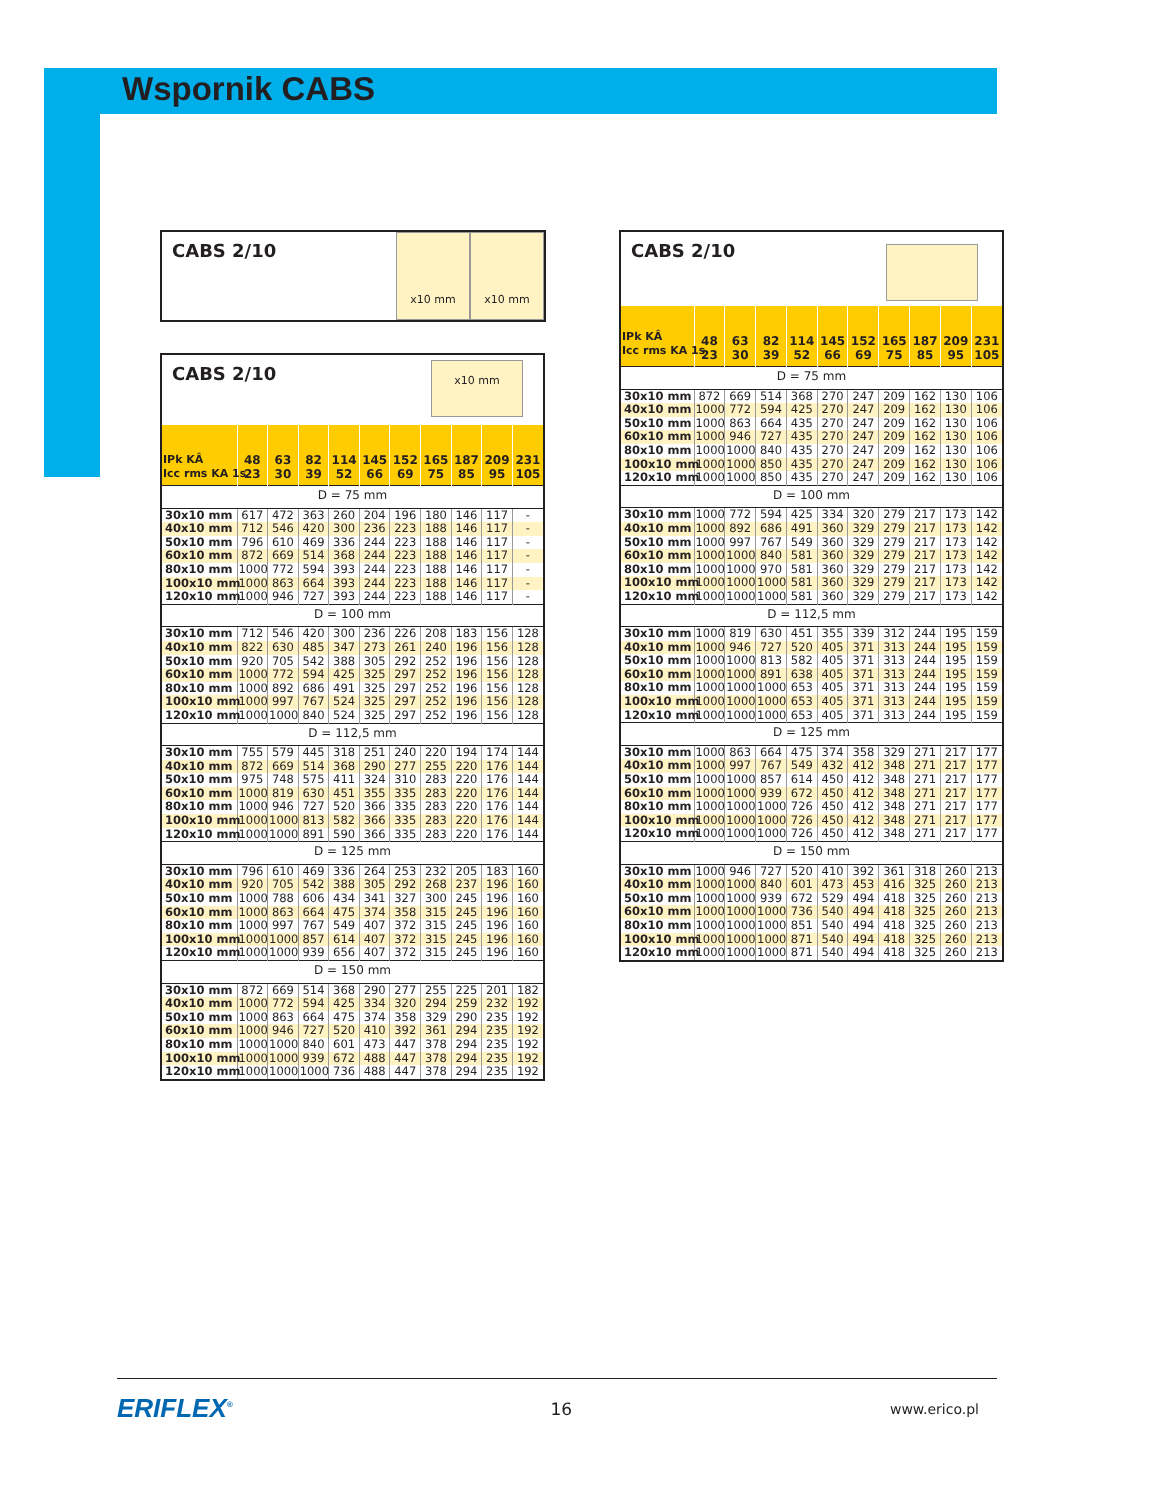Wspornik CABS
CABS 2/10
x10 mm x10 mm
CABS 2/10
x10 mm
| IPk KÂ Icc rms KA 1s | 48 23 | 63 30 | 82 39 | 114 52 | 145 66 | 152 69 | 165 75 | 187 85 | 209 95 | 231 105 |
| --- | --- | --- | --- | --- | --- | --- | --- | --- | --- | --- |
| D = 75 mm | | | | | | | | | | |
| 30x10 mm | 617 | 472 | 363 | 260 | 204 | 196 | 180 | 146 | 117 | - |
| 40x10 mm | 712 | 546 | 420 | 300 | 236 | 223 | 188 | 146 | 117 | - |
| 50x10 mm | 796 | 610 | 469 | 336 | 244 | 223 | 188 | 146 | 117 | - |
| 60x10 mm | 872 | 669 | 514 | 368 | 244 | 223 | 188 | 146 | 117 | - |
| 80x10 mm | 1000 | 772 | 594 | 393 | 244 | 223 | 188 | 146 | 117 | - |
| 100x10 mm | 1000 | 863 | 664 | 393 | 244 | 223 | 188 | 146 | 117 | - |
| 120x10 mm | 1000 | 946 | 727 | 393 | 244 | 223 | 188 | 146 | 117 | - |
| D = 100 mm | | | | | | | | | | |
| 30x10 mm | 712 | 546 | 420 | 300 | 236 | 226 | 208 | 183 | 156 | 128 |
| 40x10 mm | 822 | 630 | 485 | 347 | 273 | 261 | 240 | 196 | 156 | 128 |
| 50x10 mm | 920 | 705 | 542 | 388 | 305 | 292 | 252 | 196 | 156 | 128 |
| 60x10 mm | 1000 | 772 | 594 | 425 | 325 | 297 | 252 | 196 | 156 | 128 |
| 80x10 mm | 1000 | 892 | 686 | 491 | 325 | 297 | 252 | 196 | 156 | 128 |
| 100x10 mm | 1000 | 997 | 767 | 524 | 325 | 297 | 252 | 196 | 156 | 128 |
| 120x10 mm | 1000 | 1000 | 840 | 524 | 325 | 297 | 252 | 196 | 156 | 128 |
| D = 112,5 mm | | | | | | | | | | |
| 30x10 mm | 755 | 579 | 445 | 318 | 251 | 240 | 220 | 194 | 174 | 144 |
| 40x10 mm | 872 | 669 | 514 | 368 | 290 | 277 | 255 | 220 | 176 | 144 |
| 50x10 mm | 975 | 748 | 575 | 411 | 324 | 310 | 283 | 220 | 176 | 144 |
| 60x10 mm | 1000 | 819 | 630 | 451 | 355 | 335 | 283 | 220 | 176 | 144 |
| 80x10 mm | 1000 | 946 | 727 | 520 | 366 | 335 | 283 | 220 | 176 | 144 |
| 100x10 mm | 1000 | 1000 | 813 | 582 | 366 | 335 | 283 | 220 | 176 | 144 |
| 120x10 mm | 1000 | 1000 | 891 | 590 | 366 | 335 | 283 | 220 | 176 | 144 |
| D = 125 mm | | | | | | | | | | |
| 30x10 mm | 796 | 610 | 469 | 336 | 264 | 253 | 232 | 205 | 183 | 160 |
| 40x10 mm | 920 | 705 | 542 | 388 | 305 | 292 | 268 | 237 | 196 | 160 |
| 50x10 mm | 1000 | 788 | 606 | 434 | 341 | 327 | 300 | 245 | 196 | 160 |
| 60x10 mm | 1000 | 863 | 664 | 475 | 374 | 358 | 315 | 245 | 196 | 160 |
| 80x10 mm | 1000 | 997 | 767 | 549 | 407 | 372 | 315 | 245 | 196 | 160 |
| 100x10 mm | 1000 | 1000 | 857 | 614 | 407 | 372 | 315 | 245 | 196 | 160 |
| 120x10 mm | 1000 | 1000 | 939 | 656 | 407 | 372 | 315 | 245 | 196 | 160 |
| D = 150 mm | | | | | | | | | | |
| 30x10 mm | 872 | 669 | 514 | 368 | 290 | 277 | 255 | 225 | 201 | 182 |
| 40x10 mm | 1000 | 772 | 594 | 425 | 334 | 320 | 294 | 259 | 232 | 192 |
| 50x10 mm | 1000 | 863 | 664 | 475 | 374 | 358 | 329 | 290 | 235 | 192 |
| 60x10 mm | 1000 | 946 | 727 | 520 | 410 | 392 | 361 | 294 | 235 | 192 |
| 80x10 mm | 1000 | 1000 | 840 | 601 | 473 | 447 | 378 | 294 | 235 | 192 |
| 100x10 mm | 1000 | 1000 | 939 | 672 | 488 | 447 | 378 | 294 | 235 | 192 |
| 120x10 mm | 1000 | 1000 | 1000 | 736 | 488 | 447 | 378 | 294 | 235 | 192 |
CABS 2/10
| IPk KÂ Icc rms KA 1s | 48 23 | 63 30 | 82 39 | 114 52 | 145 66 | 152 69 | 165 75 | 187 85 | 209 95 | 231 105 |
| --- | --- | --- | --- | --- | --- | --- | --- | --- | --- | --- |
| D = 75 mm | | | | | | | | | | |
| 30x10 mm | 872 | 669 | 514 | 368 | 270 | 247 | 209 | 162 | 130 | 106 |
| 40x10 mm | 1000 | 772 | 594 | 425 | 270 | 247 | 209 | 162 | 130 | 106 |
| 50x10 mm | 1000 | 863 | 664 | 435 | 270 | 247 | 209 | 162 | 130 | 106 |
| 60x10 mm | 1000 | 946 | 727 | 435 | 270 | 247 | 209 | 162 | 130 | 106 |
| 80x10 mm | 1000 | 1000 | 840 | 435 | 270 | 247 | 209 | 162 | 130 | 106 |
| 100x10 mm | 1000 | 1000 | 850 | 435 | 270 | 247 | 209 | 162 | 130 | 106 |
| 120x10 mm | 1000 | 1000 | 850 | 435 | 270 | 247 | 209 | 162 | 130 | 106 |
| D = 100 mm | | | | | | | | | | |
| 30x10 mm | 1000 | 772 | 594 | 425 | 334 | 320 | 279 | 217 | 173 | 142 |
| 40x10 mm | 1000 | 892 | 686 | 491 | 360 | 329 | 279 | 217 | 173 | 142 |
| 50x10 mm | 1000 | 997 | 767 | 549 | 360 | 329 | 279 | 217 | 173 | 142 |
| 60x10 mm | 1000 | 1000 | 840 | 581 | 360 | 329 | 279 | 217 | 173 | 142 |
| 80x10 mm | 1000 | 1000 | 970 | 581 | 360 | 329 | 279 | 217 | 173 | 142 |
| 100x10 mm | 1000 | 1000 | 1000 | 581 | 360 | 329 | 279 | 217 | 173 | 142 |
| 120x10 mm | 1000 | 1000 | 1000 | 581 | 360 | 329 | 279 | 217 | 173 | 142 |
| D = 112,5 mm | | | | | | | | | | |
| 30x10 mm | 1000 | 819 | 630 | 451 | 355 | 339 | 312 | 244 | 195 | 159 |
| 40x10 mm | 1000 | 946 | 727 | 520 | 405 | 371 | 313 | 244 | 195 | 159 |
| 50x10 mm | 1000 | 1000 | 813 | 582 | 405 | 371 | 313 | 244 | 195 | 159 |
| 60x10 mm | 1000 | 1000 | 891 | 638 | 405 | 371 | 313 | 244 | 195 | 159 |
| 80x10 mm | 1000 | 1000 | 1000 | 653 | 405 | 371 | 313 | 244 | 195 | 159 |
| 100x10 mm | 1000 | 1000 | 1000 | 653 | 405 | 371 | 313 | 244 | 195 | 159 |
| 120x10 mm | 1000 | 1000 | 1000 | 653 | 405 | 371 | 313 | 244 | 195 | 159 |
| D = 125 mm | | | | | | | | | | |
| 30x10 mm | 1000 | 863 | 664 | 475 | 374 | 358 | 329 | 271 | 217 | 177 |
| 40x10 mm | 1000 | 997 | 767 | 549 | 432 | 412 | 348 | 271 | 217 | 177 |
| 50x10 mm | 1000 | 1000 | 857 | 614 | 450 | 412 | 348 | 271 | 217 | 177 |
| 60x10 mm | 1000 | 1000 | 939 | 672 | 450 | 412 | 348 | 271 | 217 | 177 |
| 80x10 mm | 1000 | 1000 | 1000 | 726 | 450 | 412 | 348 | 271 | 217 | 177 |
| 100x10 mm | 1000 | 1000 | 1000 | 726 | 450 | 412 | 348 | 271 | 217 | 177 |
| 120x10 mm | 1000 | 1000 | 1000 | 726 | 450 | 412 | 348 | 271 | 217 | 177 |
| D = 150 mm | | | | | | | | | | |
| 30x10 mm | 1000 | 946 | 727 | 520 | 410 | 392 | 361 | 318 | 260 | 213 |
| 40x10 mm | 1000 | 1000 | 840 | 601 | 473 | 453 | 416 | 325 | 260 | 213 |
| 50x10 mm | 1000 | 1000 | 939 | 672 | 529 | 494 | 418 | 325 | 260 | 213 |
| 60x10 mm | 1000 | 1000 | 1000 | 736 | 540 | 494 | 418 | 325 | 260 | 213 |
| 80x10 mm | 1000 | 1000 | 1000 | 851 | 540 | 494 | 418 | 325 | 260 | 213 |
| 100x10 mm | 1000 | 1000 | 1000 | 871 | 540 | 494 | 418 | 325 | 260 | 213 |
| 120x10 mm | 1000 | 1000 | 1000 | 871 | 540 | 494 | 418 | 325 | 260 | 213 |
ERIFLEX<sup>®</sup> 16 www.erico.pl